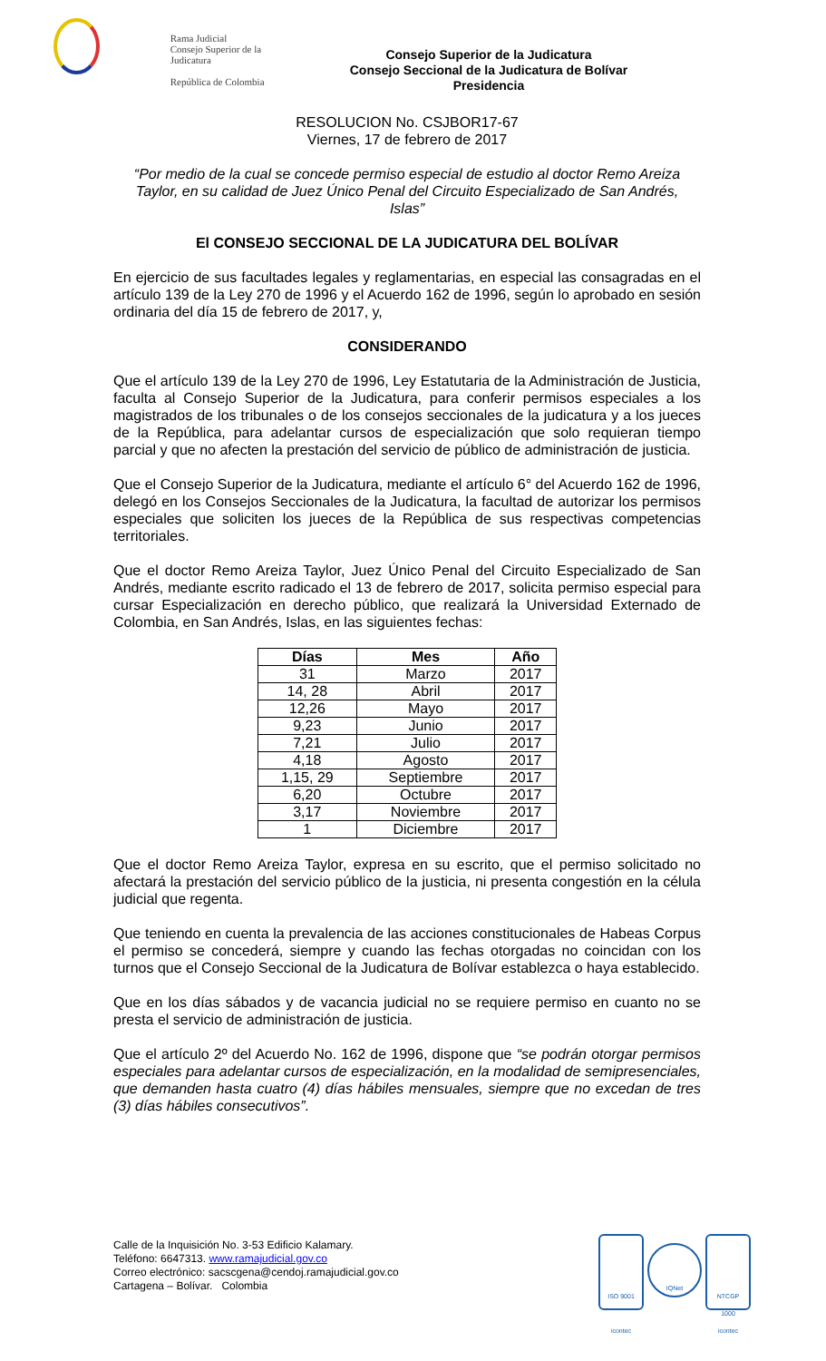Rama Judicial
Consejo Superior de la Judicatura
República de Colombia
Consejo Superior de la Judicatura
Consejo Seccional de la Judicatura de Bolívar
Presidencia
RESOLUCION No. CSJBOR17-67
Viernes, 17 de febrero de 2017
“Por medio de la cual se concede permiso especial de estudio al doctor Remo Areiza Taylor, en su calidad de Juez Único Penal del Circuito Especializado de San Andrés, Islas”
El CONSEJO SECCIONAL DE LA JUDICATURA DEL BOLÍVAR
En ejercicio de sus facultades legales y reglamentarias, en especial las consagradas en el artículo 139 de la Ley 270 de 1996 y el Acuerdo 162 de 1996, según lo aprobado en sesión ordinaria del día 15 de febrero de 2017, y,
CONSIDERANDO
Que el artículo 139 de la Ley 270 de 1996, Ley Estatutaria de la Administración de Justicia, faculta al Consejo Superior de la Judicatura, para conferir permisos especiales a los magistrados de los tribunales o de los consejos seccionales de la judicatura y a los jueces de la República, para adelantar cursos de especialización que solo requieran tiempo parcial y que no afecten la prestación del servicio de público de administración de justicia.
Que el Consejo Superior de la Judicatura, mediante el artículo 6° del Acuerdo 162 de 1996, delegó en los Consejos Seccionales de la Judicatura, la facultad de autorizar los permisos especiales que soliciten los jueces de la República de sus respectivas competencias territoriales.
Que el doctor Remo Areiza Taylor, Juez Único Penal del Circuito Especializado de San Andrés, mediante escrito radicado el 13 de febrero de 2017, solicita permiso especial para cursar Especialización en derecho público, que realizará la Universidad Externado de Colombia, en San Andrés, Islas, en las siguientes fechas:
| Días | Mes | Año |
| --- | --- | --- |
| 31 | Marzo | 2017 |
| 14, 28 | Abril | 2017 |
| 12,26 | Mayo | 2017 |
| 9,23 | Junio | 2017 |
| 7,21 | Julio | 2017 |
| 4,18 | Agosto | 2017 |
| 1,15, 29 | Septiembre | 2017 |
| 6,20 | Octubre | 2017 |
| 3,17 | Noviembre | 2017 |
| 1 | Diciembre | 2017 |
Que el doctor Remo Areiza Taylor, expresa en su escrito, que el permiso solicitado no afectará la prestación del servicio público de la justicia, ni presenta congestión en la célula judicial que regenta.
Que teniendo en cuenta la prevalencia de las acciones constitucionales de Habeas Corpus el permiso se concederá, siempre y cuando las fechas otorgadas no coincidan con los turnos que el Consejo Seccional de la Judicatura de Bolívar establezca o haya establecido.
Que en los días sábados y de vacancia judicial no se requiere permiso en cuanto no se presta el servicio de administración de justicia.
Que el artículo 2º del Acuerdo No. 162 de 1996, dispone que “se podrán otorgar permisos especiales para adelantar cursos de especialización, en la modalidad de semipresenciales, que demanden hasta cuatro (4) días hábiles mensuales, siempre que no excedan de tres (3) días hábiles consecutivos”.
Calle de la Inquisición No. 3-53 Edificio Kalamary.
Teléfono: 6647313. www.ramajudicial.gov.co
Correo electrónico: sacscgena@cendoj.ramajudicial.gov.co
Cartagena – Bolívar. Colombia
ISO 9001
icontec
IQNet
NTCGP
1000
icontec